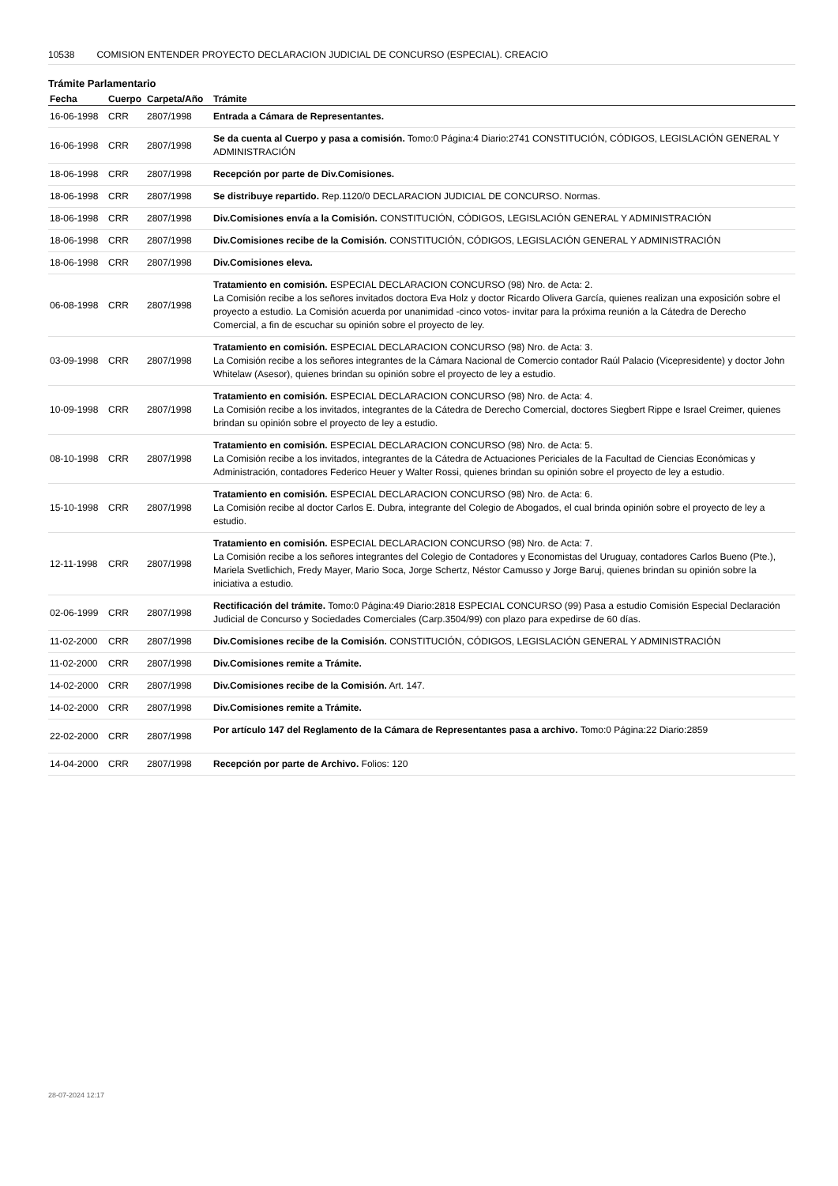10538 COMISION ENTENDER PROYECTO DECLARACION JUDICIAL DE CONCURSO (ESPECIAL). CREACIO
Trámite Parlamentario
| Fecha | Cuerpo | Carpeta/Año | Trámite |
| --- | --- | --- | --- |
| 16-06-1998 | CRR | 2807/1998 | Entrada a Cámara de Representantes. |
| 16-06-1998 | CRR | 2807/1998 | Se da cuenta al Cuerpo y pasa a comisión. Tomo:0 Página:4 Diario:2741 CONSTITUCIÓN, CÓDIGOS, LEGISLACIÓN GENERAL Y ADMINISTRACIÓN |
| 18-06-1998 | CRR | 2807/1998 | Recepción por parte de Div.Comisiones. |
| 18-06-1998 | CRR | 2807/1998 | Se distribuye repartido. Rep.1120/0 DECLARACION JUDICIAL DE CONCURSO. Normas. |
| 18-06-1998 | CRR | 2807/1998 | Div.Comisiones envía a la Comisión. CONSTITUCIÓN, CÓDIGOS, LEGISLACIÓN GENERAL Y ADMINISTRACIÓN |
| 18-06-1998 | CRR | 2807/1998 | Div.Comisiones recibe de la Comisión. CONSTITUCIÓN, CÓDIGOS, LEGISLACIÓN GENERAL Y ADMINISTRACIÓN |
| 18-06-1998 | CRR | 2807/1998 | Div.Comisiones eleva. |
| 06-08-1998 | CRR | 2807/1998 | Tratamiento en comisión. ESPECIAL DECLARACION CONCURSO (98) Nro. de Acta: 2. La Comisión recibe a los señores invitados doctora Eva Holz y doctor Ricardo Olivera García, quienes realizan una exposición sobre el proyecto a estudio. La Comisión acuerda por unanimidad -cinco votos- invitar para la próxima reunión a la Cátedra de Derecho Comercial, a fin de escuchar su opinión sobre el proyecto de ley. |
| 03-09-1998 | CRR | 2807/1998 | Tratamiento en comisión. ESPECIAL DECLARACION CONCURSO (98) Nro. de Acta: 3. La Comisión recibe a los señores integrantes de la Cámara Nacional de Comercio contador Raúl Palacio (Vicepresidente) y doctor John Whitelaw (Asesor), quienes brindan su opinión sobre el proyecto de ley a estudio. |
| 10-09-1998 | CRR | 2807/1998 | Tratamiento en comisión. ESPECIAL DECLARACION CONCURSO (98) Nro. de Acta: 4. La Comisión recibe a los invitados, integrantes de la Cátedra de Derecho Comercial, doctores Siegbert Rippe e Israel Creimer, quienes brindan su opinión sobre el proyecto de ley a estudio. |
| 08-10-1998 | CRR | 2807/1998 | Tratamiento en comisión. ESPECIAL DECLARACION CONCURSO (98) Nro. de Acta: 5. La Comisión recibe a los invitados, integrantes de la Cátedra de Actuaciones Periciales de la Facultad de Ciencias Económicas y Administración, contadores Federico Heuer y Walter Rossi, quienes brindan su opinión sobre el proyecto de ley a estudio. |
| 15-10-1998 | CRR | 2807/1998 | Tratamiento en comisión. ESPECIAL DECLARACION CONCURSO (98) Nro. de Acta: 6. La Comisión recibe al doctor Carlos E. Dubra, integrante del Colegio de Abogados, el cual brinda opinión sobre el proyecto de ley a estudio. |
| 12-11-1998 | CRR | 2807/1998 | Tratamiento en comisión. ESPECIAL DECLARACION CONCURSO (98) Nro. de Acta: 7. La Comisión recibe a los señores integrantes del Colegio de Contadores y Economistas del Uruguay, contadores Carlos Bueno (Pte.), Mariela Svetlichich, Fredy Mayer, Mario Soca, Jorge Schertz, Néstor Camusso y Jorge Baruj, quienes brindan su opinión sobre la iniciativa a estudio. |
| 02-06-1999 | CRR | 2807/1998 | Rectificación del trámite. Tomo:0 Página:49 Diario:2818 ESPECIAL CONCURSO (99) Pasa a estudio Comisión Especial Declaración Judicial de Concurso y Sociedades Comerciales (Carp.3504/99) con plazo para expedirse de 60 días. |
| 11-02-2000 | CRR | 2807/1998 | Div.Comisiones recibe de la Comisión. CONSTITUCIÓN, CÓDIGOS, LEGISLACIÓN GENERAL Y ADMINISTRACIÓN |
| 11-02-2000 | CRR | 2807/1998 | Div.Comisiones remite a Trámite. |
| 14-02-2000 | CRR | 2807/1998 | Div.Comisiones recibe de la Comisión. Art. 147. |
| 14-02-2000 | CRR | 2807/1998 | Div.Comisiones remite a Trámite. |
| 22-02-2000 | CRR | 2807/1998 | Por artículo 147 del Reglamento de la Cámara de Representantes pasa a archivo. Tomo:0 Página:22 Diario:2859 |
| 14-04-2000 | CRR | 2807/1998 | Recepción por parte de Archivo. Folios: 120 |
28-07-2024 12:17